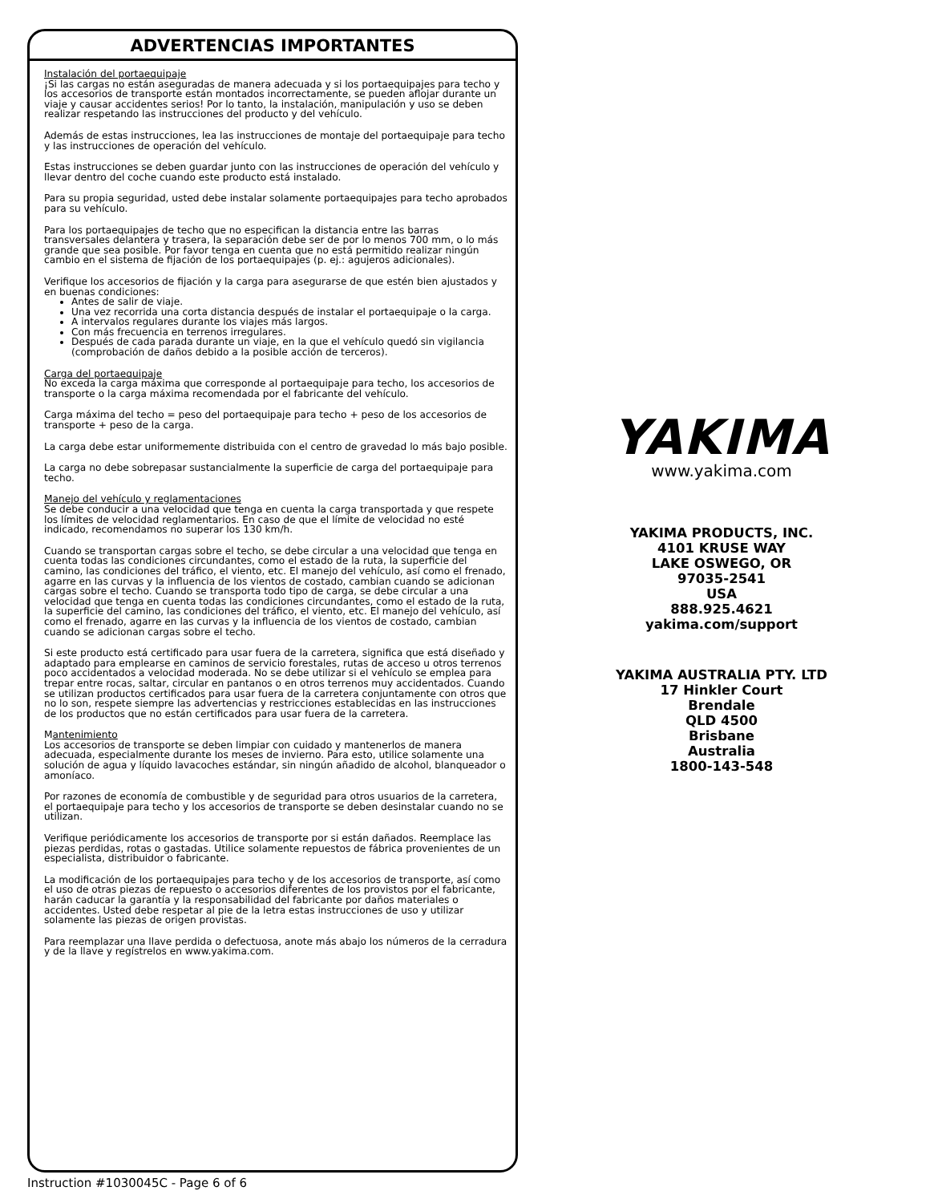ADVERTENCIAS IMPORTANTES
Instalación del portaequipaje
¡Si las cargas no están aseguradas de manera adecuada y si los portaequipajes para techo y los accesorios de transporte están montados incorrectamente, se pueden aflojar durante un viaje y causar accidentes serios! Por lo tanto, la instalación, manipulación y uso se deben realizar respetando las instrucciones del producto y del vehículo.
Además de estas instrucciones, lea las instrucciones de montaje del portaequipaje para techo y las instrucciones de operación del vehículo.
Estas instrucciones se deben guardar junto con las instrucciones de operación del vehículo y llevar dentro del coche cuando este producto está instalado.
Para su propia seguridad, usted debe instalar solamente portaequipajes para techo aprobados para su vehículo.
Para los portaequipajes de techo que no especifican la distancia entre las barras transversales delantera y trasera, la separación debe ser de por lo menos 700 mm, o lo más grande que sea posible. Por favor tenga en cuenta que no está permitido realizar ningún cambio en el sistema de fijación de los portaequipajes (p. ej.: agujeros adicionales).
Verifique los accesorios de fijación y la carga para asegurarse de que estén bien ajustados y en buenas condiciones:
Antes de salir de viaje.
Una vez recorrida una corta distancia después de instalar el portaequipaje o la carga.
A intervalos regulares durante los viajes más largos.
Con más frecuencia en terrenos irregulares.
Después de cada parada durante un viaje, en la que el vehículo quedó sin vigilancia (comprobación de daños debido a la posible acción de terceros).
Carga del portaequipaje
No exceda la carga máxima que corresponde al portaequipaje para techo, los accesorios de transporte o la carga máxima recomendada por el fabricante del vehículo.
Carga máxima del techo = peso del portaequipaje para techo + peso de los accesorios de transporte + peso de la carga.
La carga debe estar uniformemente distribuida con el centro de gravedad lo más bajo posible.
La carga no debe sobrepasar sustancialmente la superficie de carga del portaequipaje para techo.
Manejo del vehículo y reglamentaciones
Se debe conducir a una velocidad que tenga en cuenta la carga transportada y que respete los límites de velocidad reglamentarios. En caso de que el límite de velocidad no esté indicado, recomendamos no superar los 130 km/h.
Cuando se transportan cargas sobre el techo, se debe circular a una velocidad que tenga en cuenta todas las condiciones circundantes, como el estado de la ruta, la superficie del camino, las condiciones del tráfico, el viento, etc. El manejo del vehículo, así como el frenado, agarre en las curvas y la influencia de los vientos de costado, cambian cuando se adicionan cargas sobre el techo. Cuando se transporta todo tipo de carga, se debe circular a una velocidad que tenga en cuenta todas las condiciones circundantes, como el estado de la ruta, la superficie del camino, las condiciones del tráfico, el viento, etc. El manejo del vehículo, así como el frenado, agarre en las curvas y la influencia de los vientos de costado, cambian cuando se adicionan cargas sobre el techo.
Si este producto está certificado para usar fuera de la carretera, significa que está diseñado y adaptado para emplearse en caminos de servicio forestales, rutas de acceso u otros terrenos poco accidentados a velocidad moderada. No se debe utilizar si el vehículo se emplea para trepar entre rocas, saltar, circular en pantanos o en otros terrenos muy accidentados. Cuando se utilizan productos certificados para usar fuera de la carretera conjuntamente con otros que no lo son, respete siempre las advertencias y restricciones establecidas en las instrucciones de los productos que no están certificados para usar fuera de la carretera.
Mantenimiento
Los accesorios de transporte se deben limpiar con cuidado y mantenerlos de manera adecuada, especialmente durante los meses de invierno. Para esto, utilice solamente una solución de agua y líquido lavacoches estándar, sin ningún añadido de alcohol, blanqueador o amoníaco.
Por razones de economía de combustible y de seguridad para otros usuarios de la carretera, el portaequipaje para techo y los accesorios de transporte se deben desinstalar cuando no se utilizan.
Verifique periódicamente los accesorios de transporte por si están dañados. Reemplace las piezas perdidas, rotas o gastadas. Utilice solamente repuestos de fábrica provenientes de un especialista, distribuidor o fabricante.
La modificación de los portaequipajes para techo y de los accesorios de transporte, así como el uso de otras piezas de repuesto o accesorios diferentes de los provistos por el fabricante, harán caducar la garantía y la responsabilidad del fabricante por daños materiales o accidentes. Usted debe respetar al pie de la letra estas instrucciones de uso y utilizar solamente las piezas de origen provistas.
Para reemplazar una llave perdida o defectuosa, anote más abajo los números de la cerradura y de la llave y regístrelos en www.yakima.com.
Instruction #1030045C - Page 6 of 6
YAKIMA
www.yakima.com
YAKIMA PRODUCTS, INC.
4101 KRUSE WAY
LAKE OSWEGO, OR
97035-2541
USA
888.925.4621
yakima.com/support
YAKIMA AUSTRALIA PTY. LTD
17 Hinkler Court
Brendale
QLD 4500
Brisbane
Australia
1800-143-548